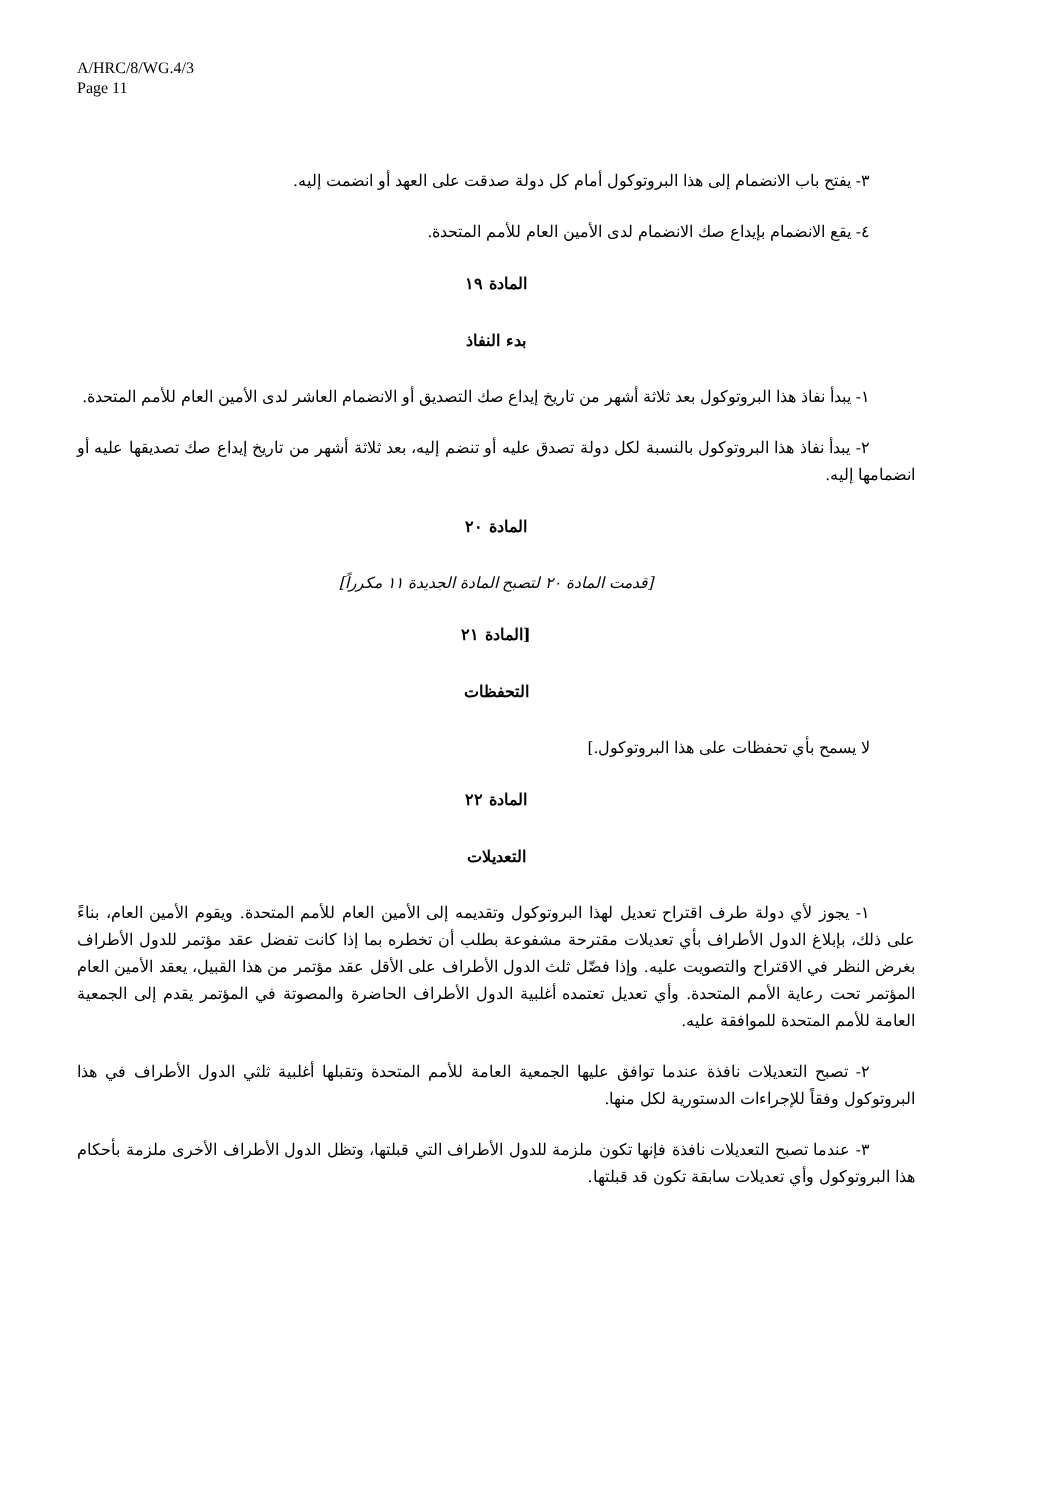A/HRC/8/WG.4/3
Page 11
٣- يفتح باب الانضمام إلى هذا البروتوكول أمام كل دولة صدقت على العهد أو انضمت إليه.
٤- يقع الانضمام بإيداع صك الانضمام لدى الأمين العام للأمم المتحدة.
المادة ١٩
بدء النفاذ
١- يبدأ نفاذ هذا البروتوكول بعد ثلاثة أشهر من تاريخ إيداع صك التصديق أو الانضمام العاشر لدى الأمين العام للأمم المتحدة.
٢- يبدأ نفاذ هذا البروتوكول بالنسبة لكل دولة تصدق عليه أو تنضم إليه، بعد ثلاثة أشهر من تاريخ إيداع صك تصديقها عليه أو انضمامها إليه.
المادة ٢٠
[قدمت المادة ٢٠ لتصبح المادة الجديدة ١١ مكرراً]
[المادة ٢١
التحفظات
لا يسمح بأي تحفظات على هذا البروتوكول.]
المادة ٢٢
التعديلات
١- يجوز لأي دولة طرف اقتراح تعديل لهذا البروتوكول وتقديمه إلى الأمين العام للأمم المتحدة. ويقوم الأمين العام، بناءً على ذلك، بإبلاغ الدول الأطراف بأي تعديلات مقترحة مشفوعة بطلب أن تخطره بما إذا كانت تفضل عقد مؤتمر للدول الأطراف بغرض النظر في الاقتراح والتصويت عليه. وإذا فضّل ثلث الدول الأطراف على الأقل عقد مؤتمر من هذا القبيل، يعقد الأمين العام المؤتمر تحت رعاية الأمم المتحدة. وأي تعديل تعتمده أغلبية الدول الأطراف الحاضرة والمصوتة في المؤتمر يقدم إلى الجمعية العامة للأمم المتحدة للموافقة عليه.
٢- تصبح التعديلات نافذة عندما توافق عليها الجمعية العامة للأمم المتحدة وتقبلها أغلبية ثلثي الدول الأطراف في هذا البروتوكول وفقاً للإجراءات الدستورية لكل منها.
٣- عندما تصبح التعديلات نافذة فإنها تكون ملزمة للدول الأطراف التي قبلتها، وتظل الدول الأطراف الأخرى ملزمة بأحكام هذا البروتوكول وأي تعديلات سابقة تكون قد قبلتها.